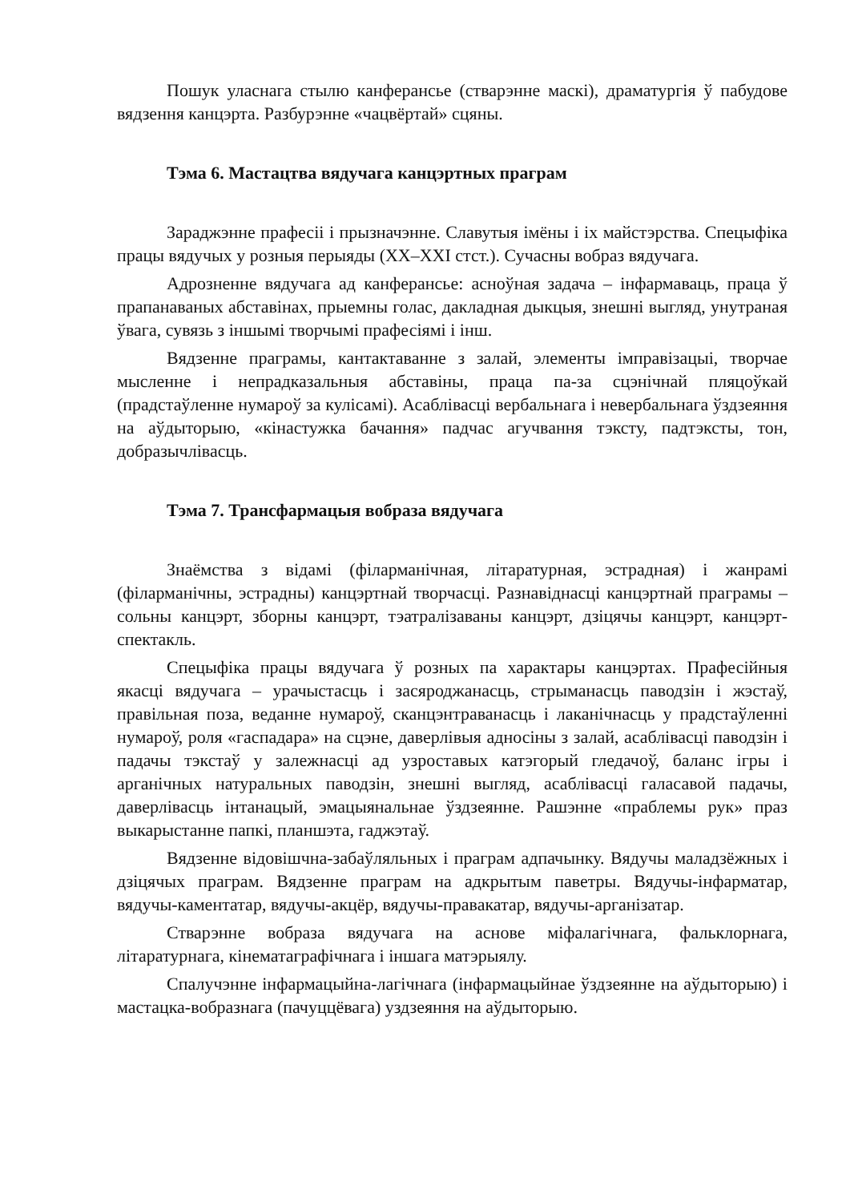Пошук уласнага стылю канферансье (стварэнне маскі), драматургія ў пабудове вядзення канцэрта. Разбурэнне «чацвёртай» сцяны.
Тэма 6. Мастацтва вядучага канцэртных праграм
Зараджэнне прафесіі і прызначэнне. Славутыя імёны і іх майстэрства. Спецыфіка працы вядучых у розныя перыяды (XX–XXI стст.). Сучасны вобраз вядучага.
Адрозненне вядучага ад канферансье: асноўная задача – інфармаваць, праца ў прапанаваных абставінах, прыемны голас, дакладная дыкцыя, знешні выгляд, унутраная ўвага, сувязь з іншымі творчымі прафесіямі і інш.
Вядзенне праграмы, кантактаванне з залай, элементы імправізацыі, творчае мысленне і непрадказальныя абставіны, праца па-за сцэнічнай пляцоўкай (прадстаўленне нумароў за кулісамі). Асаблівасці вербальнага і невербальнага ўздзеяння на аўдыторыю, «кінастужка бачання» падчас агучвання тэксту, падтэксты, тон, добразычлівасць.
Тэма 7. Трансфармацыя вобраза вядучага
Знаёмства з відамі (філарманічная, літаратурная, эстрадная) і жанрамі (філарманічны, эстрадны) канцэртнай творчасці. Разнавіднасці канцэртнай праграмы – сольны канцэрт, зборны канцэрт, тэатралізаваны канцэрт, дзіцячы канцэрт, канцэрт-спектакль.
Спецыфіка працы вядучага ў розных па характары канцэртах. Прафесійныя якасці вядучага – урачыстасць і засяроджанасць, стрыманасць паводзін і жэстаў, правільная поза, веданне нумароў, сканцэнтраванасць і лаканічнасць у прадстаўленні нумароў, роля «гаспадара» на сцэне, даверлівыя адносіны з залай, асаблівасці паводзін і падачы тэкстаў у залежнасці ад узроставых катэгорый гледачоў, баланс ігры і арганічных натуральных паводзін, знешні выгляд, асаблівасці галасавой падачы, даверлівасць інтанацый, эмацыянальнае ўздзеянне. Рашэнне «праблемы рук» праз выкарыстанне папкі, планшэта, гаджэтаў.
Вядзенне відовішчна-забаўляльных і праграм адпачынку. Вядучы маладзёжных і дзіцячых праграм. Вядзенне праграм на адкрытым паветры. Вядучы-інфарматар, вядучы-каментатар, вядучы-акцёр, вядучы-правакатар, вядучы-арганізатар.
Стварэнне вобраза вядучага на аснове міфалагічнага, фальклорнага, літаратурнага, кінематаграфічнага і іншага матэрыялу.
Спалучэнне інфармацыйна-лагічнага (інфармацыйнае ўздзеянне на аўдыторыю) і мастацка-вобразнага (пачуццёвага) уздзеяння на аўдыторыю.